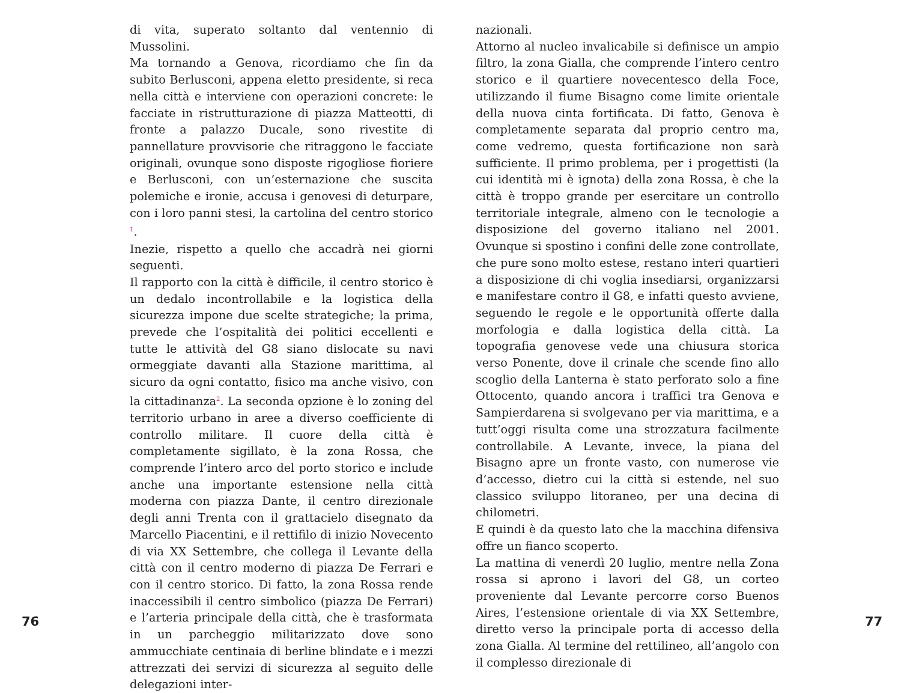di vita, superato soltanto dal ventennio di Mussolini.
Ma tornando a Genova, ricordiamo che fin da subito Berlusconi, appena eletto presidente, si reca nella città e interviene con operazioni concrete: le facciate in ristrutturazione di piazza Matteotti, di fronte a palazzo Ducale, sono rivestite di pannellature provvisorie che ritraggono le facciate originali, ovunque sono disposte rigogliose fioriere e Berlusconi, con un’esternazione che suscita polemiche e ironie, accusa i genovesi di deturpare, con i loro panni stesi, la cartolina del centro storico <sup>1</sup>.
Inezie, rispetto a quello che accadrà nei giorni seguenti.
Il rapporto con la città è difficile, il centro storico è un dedalo incontrollabile e la logistica della sicurezza impone due scelte strategiche; la prima, prevede che l’ospitalità dei politici eccellenti e tutte le attività del G8 siano dislocate su navi ormeggiate davanti alla Stazione marittima, al sicuro da ogni contatto, fisico ma anche visivo, con la cittadinanza<sup>2</sup>. La seconda opzione è lo zoning del territorio urbano in aree a diverso coefficiente di controllo militare. Il cuore della città è completamente sigillato, è la zona Rossa, che comprende l’intero arco del porto storico e include anche una importante estensione nella città moderna con piazza Dante, il centro direzionale degli anni Trenta con il grattacielo disegnato da Marcello Piacentini, e il rettifilo di inizio Novecento di via XX Settembre, che collega il Levante della città con il centro moderno di piazza De Ferrari e con il centro storico. Di fatto, la zona Rossa rende inaccessibili il centro simbolico (piazza De Ferrari) e l’arteria principale della città, che è trasformata in un parcheggio militarizzato dove sono ammucchiate centinaia di berline blindate e i mezzi attrezzati dei servizi di sicurezza al seguito delle delegazioni inter-
nazionali.
Attorno al nucleo invalicabile si definisce un ampio filtro, la zona Gialla, che comprende l’intero centro storico e il quartiere novecentesco della Foce, utilizzando il fiume Bisagno come limite orientale della nuova cinta fortificata. Di fatto, Genova è completamente separata dal proprio centro ma, come vedremo, questa fortificazione non sarà sufficiente. Il primo problema, per i progettisti (la cui identità mi è ignota) della zona Rossa, è che la città è troppo grande per esercitare un controllo territoriale integrale, almeno con le tecnologie a disposizione del governo italiano nel 2001. Ovunque si spostino i confini delle zone controllate, che pure sono molto estese, restano interi quartieri a disposizione di chi voglia insediarsi, organizzarsi e manifestare contro il G8, e infatti questo avviene, seguendo le regole e le opportunità offerte dalla morfologia e dalla logistica della città. La topografia genovese vede una chiusura storica verso Ponente, dove il crinale che scende fino allo scoglio della Lanterna è stato perforato solo a fine Ottocento, quando ancora i traffici tra Genova e Sampierdarena si svolgevano per via marittima, e a tutt’oggi risulta come una strozzatura facilmente controllabile. A Levante, invece, la piana del Bisagno apre un fronte vasto, con numerose vie d’accesso, dietro cui la città si estende, nel suo classico sviluppo litoraneo, per una decina di chilometri.
E quindi è da questo lato che la macchina difensiva offre un fianco scoperto.
La mattina di venerdì 20 luglio, mentre nella Zona rossa si aprono i lavori del G8, un corteo proveniente dal Levante percorre corso Buenos Aires, l’estensione orientale di via XX Settembre, diretto verso la principale porta di accesso della zona Gialla. Al termine del rettilineo, all’angolo con il complesso direzionale di
76 77